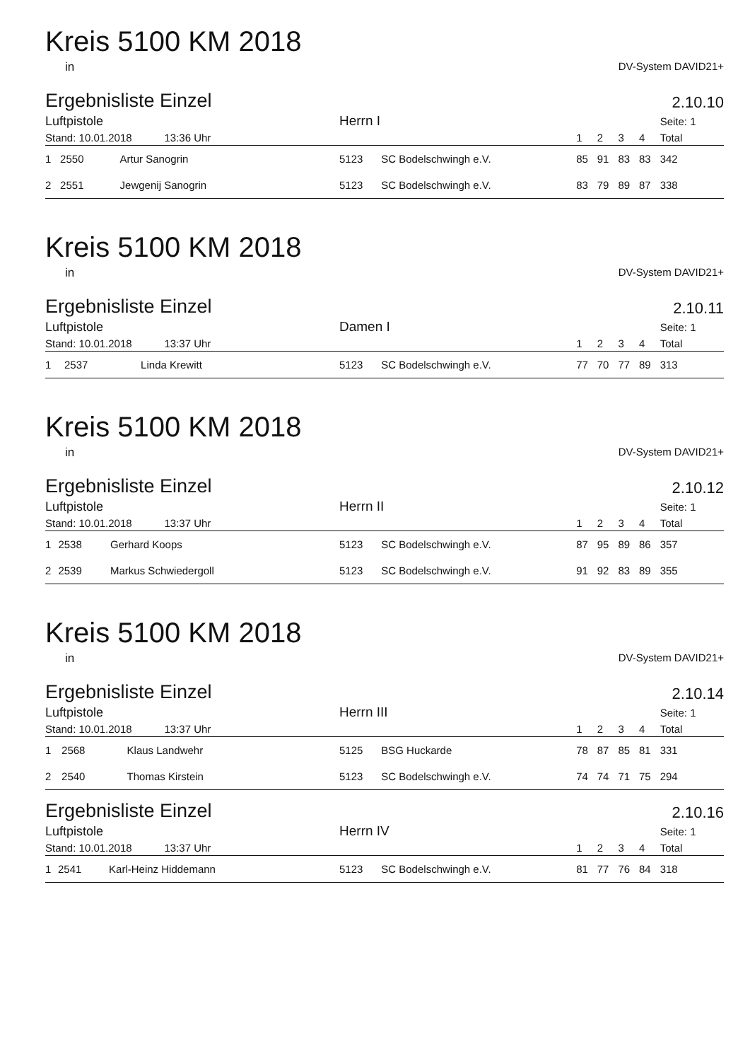Kreis 5100 KM 2018
in DV-System DAVID21+
Ergebnisliste Einzel
2.10.10
| Luftpistole | | | Herrn I | | | | | | Seite: 1 |
| --- | --- | --- | --- | --- | --- | --- | --- | --- | --- |
| Stand: 10.01.2018 13:36 Uhr | | | | | 1 | 2 | 3 | 4 | Total |
| 1 | 2550 | Artur Sanogrin | 5123 | SC Bodelschwingh e.V. | 85 | 91 | 83 | 83 | 342 |
| 2 | 2551 | Jewgenij Sanogrin | 5123 | SC Bodelschwingh e.V. | 83 | 79 | 89 | 87 | 338 |
Kreis 5100 KM 2018
in DV-System DAVID21+
Ergebnisliste Einzel
2.10.11
| Luftpistole | | | Damen I | | | | | | Seite: 1 |
| --- | --- | --- | --- | --- | --- | --- | --- | --- | --- |
| Stand: 10.01.2018 13:37 Uhr | | | | | 1 | 2 | 3 | 4 | Total |
| 1 | 2537 | Linda Krewitt | 5123 | SC Bodelschwingh e.V. | 77 | 70 | 77 | 89 | 313 |
Kreis 5100 KM 2018
in DV-System DAVID21+
Ergebnisliste Einzel
2.10.12
| Luftpistole | | | Herrn II | | | | | | Seite: 1 |
| --- | --- | --- | --- | --- | --- | --- | --- | --- | --- |
| Stand: 10.01.2018 13:37 Uhr | | | | | 1 | 2 | 3 | 4 | Total |
| 1 | 2538 | Gerhard Koops | 5123 | SC Bodelschwingh e.V. | 87 | 95 | 89 | 86 | 357 |
| 2 | 2539 | Markus Schwiedergoll | 5123 | SC Bodelschwingh e.V. | 91 | 92 | 83 | 89 | 355 |
Kreis 5100 KM 2018
in DV-System DAVID21+
Ergebnisliste Einzel
2.10.14
| Luftpistole | | | Herrn III | | | | | | Seite: 1 |
| --- | --- | --- | --- | --- | --- | --- | --- | --- | --- |
| Stand: 10.01.2018 13:37 Uhr | | | | | 1 | 2 | 3 | 4 | Total |
| 1 | 2568 | Klaus Landwehr | 5125 | BSG Huckarde | 78 | 87 | 85 | 81 | 331 |
| 2 | 2540 | Thomas Kirstein | 5123 | SC Bodelschwingh e.V. | 74 | 74 | 71 | 75 | 294 |
Ergebnisliste Einzel
2.10.16
| Luftpistole | | | Herrn IV | | | | | | Seite: 1 |
| --- | --- | --- | --- | --- | --- | --- | --- | --- | --- |
| Stand: 10.01.2018 13:37 Uhr | | | | | 1 | 2 | 3 | 4 | Total |
| 1 | 2541 | Karl-Heinz Hiddemann | 5123 | SC Bodelschwingh e.V. | 81 | 77 | 76 | 84 | 318 |